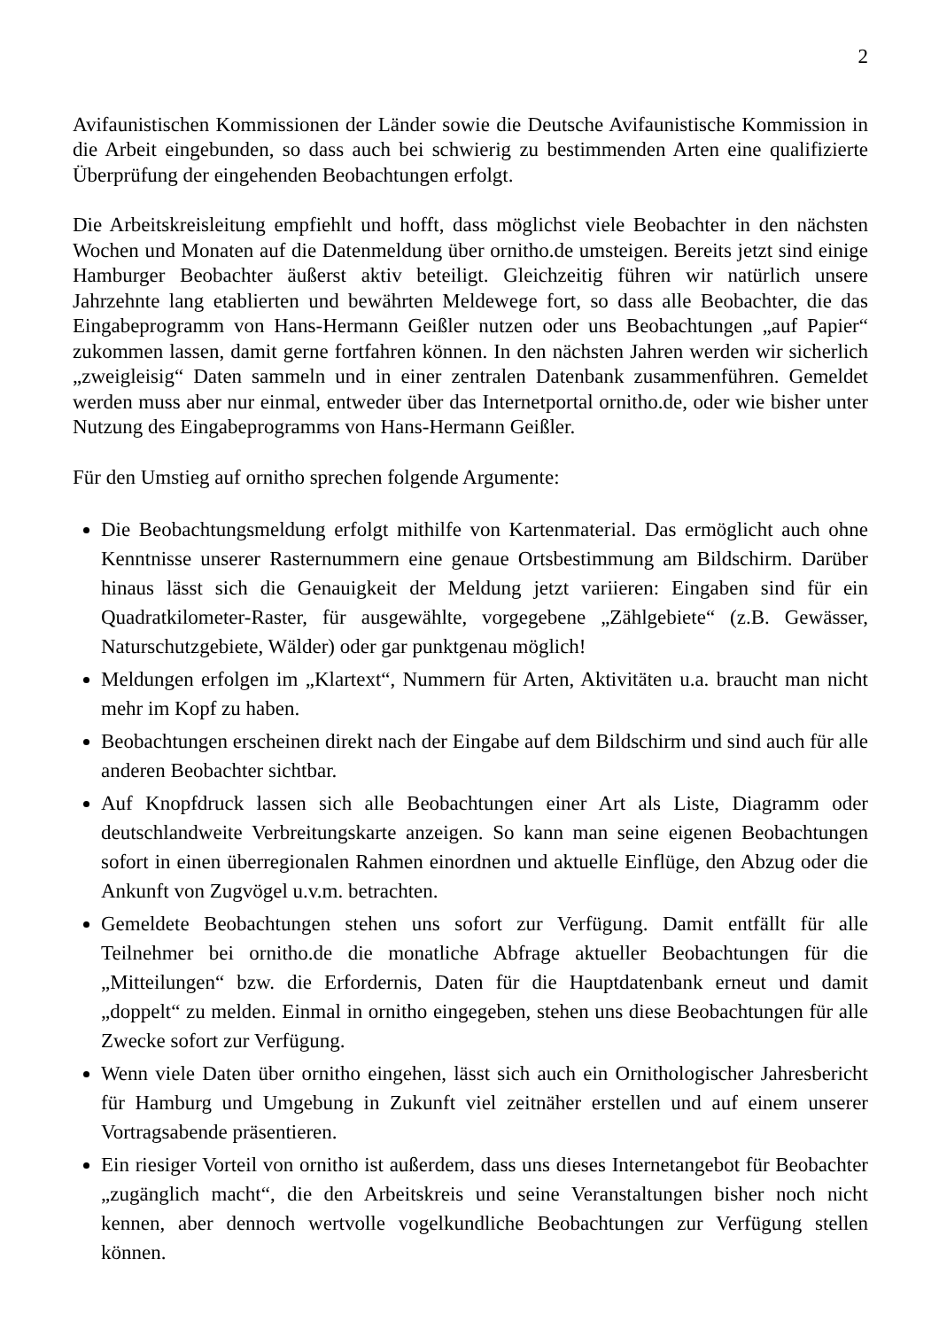2
Avifaunistischen Kommissionen der Länder sowie die Deutsche Avifaunistische Kommission in die Arbeit eingebunden, so dass auch bei schwierig zu bestimmenden Arten eine qualifizierte Überprüfung der eingehenden Beobachtungen erfolgt.
Die Arbeitskreisleitung empfiehlt und hofft, dass möglichst viele Beobachter in den nächsten Wochen und Monaten auf die Datenmeldung über ornitho.de umsteigen. Bereits jetzt sind einige Hamburger Beobachter äußerst aktiv beteiligt. Gleichzeitig führen wir natürlich unsere Jahrzehnte lang etablierten und bewährten Meldewege fort, so dass alle Beobachter, die das Eingabeprogramm von Hans-Hermann Geißler nutzen oder uns Beobachtungen „auf Papier“ zukommen lassen, damit gerne fortfahren können. In den nächsten Jahren werden wir sicherlich „zweigleisig“ Daten sammeln und in einer zentralen Datenbank zusammenführen. Gemeldet werden muss aber nur einmal, entweder über das Internetportal ornitho.de, oder wie bisher unter Nutzung des Eingabeprogramms von Hans-Hermann Geißler.
Für den Umstieg auf ornitho sprechen folgende Argumente:
Die Beobachtungsmeldung erfolgt mithilfe von Kartenmaterial. Das ermöglicht auch ohne Kenntnisse unserer Rasternummern eine genaue Ortsbestimmung am Bildschirm. Darüber hinaus lässt sich die Genauigkeit der Meldung jetzt variieren: Eingaben sind für ein Quadratkilometer-Raster, für ausgewählte, vorgegebene „Zählgebiete“ (z.B. Gewässer, Naturschutzgebiete, Wälder) oder gar punktgenau möglich!
Meldungen erfolgen im „Klartext“, Nummern für Arten, Aktivitäten u.a. braucht man nicht mehr im Kopf zu haben.
Beobachtungen erscheinen direkt nach der Eingabe auf dem Bildschirm und sind auch für alle anderen Beobachter sichtbar.
Auf Knopfdruck lassen sich alle Beobachtungen einer Art als Liste, Diagramm oder deutschlandweite Verbreitungskarte anzeigen. So kann man seine eigenen Beobachtungen sofort in einen überregionalen Rahmen einordnen und aktuelle Einflüge, den Abzug oder die Ankunft von Zugvögel u.v.m. betrachten.
Gemeldete Beobachtungen stehen uns sofort zur Verfügung. Damit entfällt für alle Teilnehmer bei ornitho.de die monatliche Abfrage aktueller Beobachtungen für die „Mitteilungen“ bzw. die Erfordernis, Daten für die Hauptdatenbank erneut und damit „doppelt“ zu melden. Einmal in ornitho eingegeben, stehen uns diese Beobachtungen für alle Zwecke sofort zur Verfügung.
Wenn viele Daten über ornitho eingehen, lässt sich auch ein Ornithologischer Jahresbericht für Hamburg und Umgebung in Zukunft viel zeitnäher erstellen und auf einem unserer Vortragsabende präsentieren.
Ein riesiger Vorteil von ornitho ist außerdem, dass uns dieses Internetangebot für Beobachter „zugänglich macht“, die den Arbeitskreis und seine Veranstaltungen bisher noch nicht kennen, aber dennoch wertvolle vogelkundliche Beobachtungen zur Verfügung stellen können.